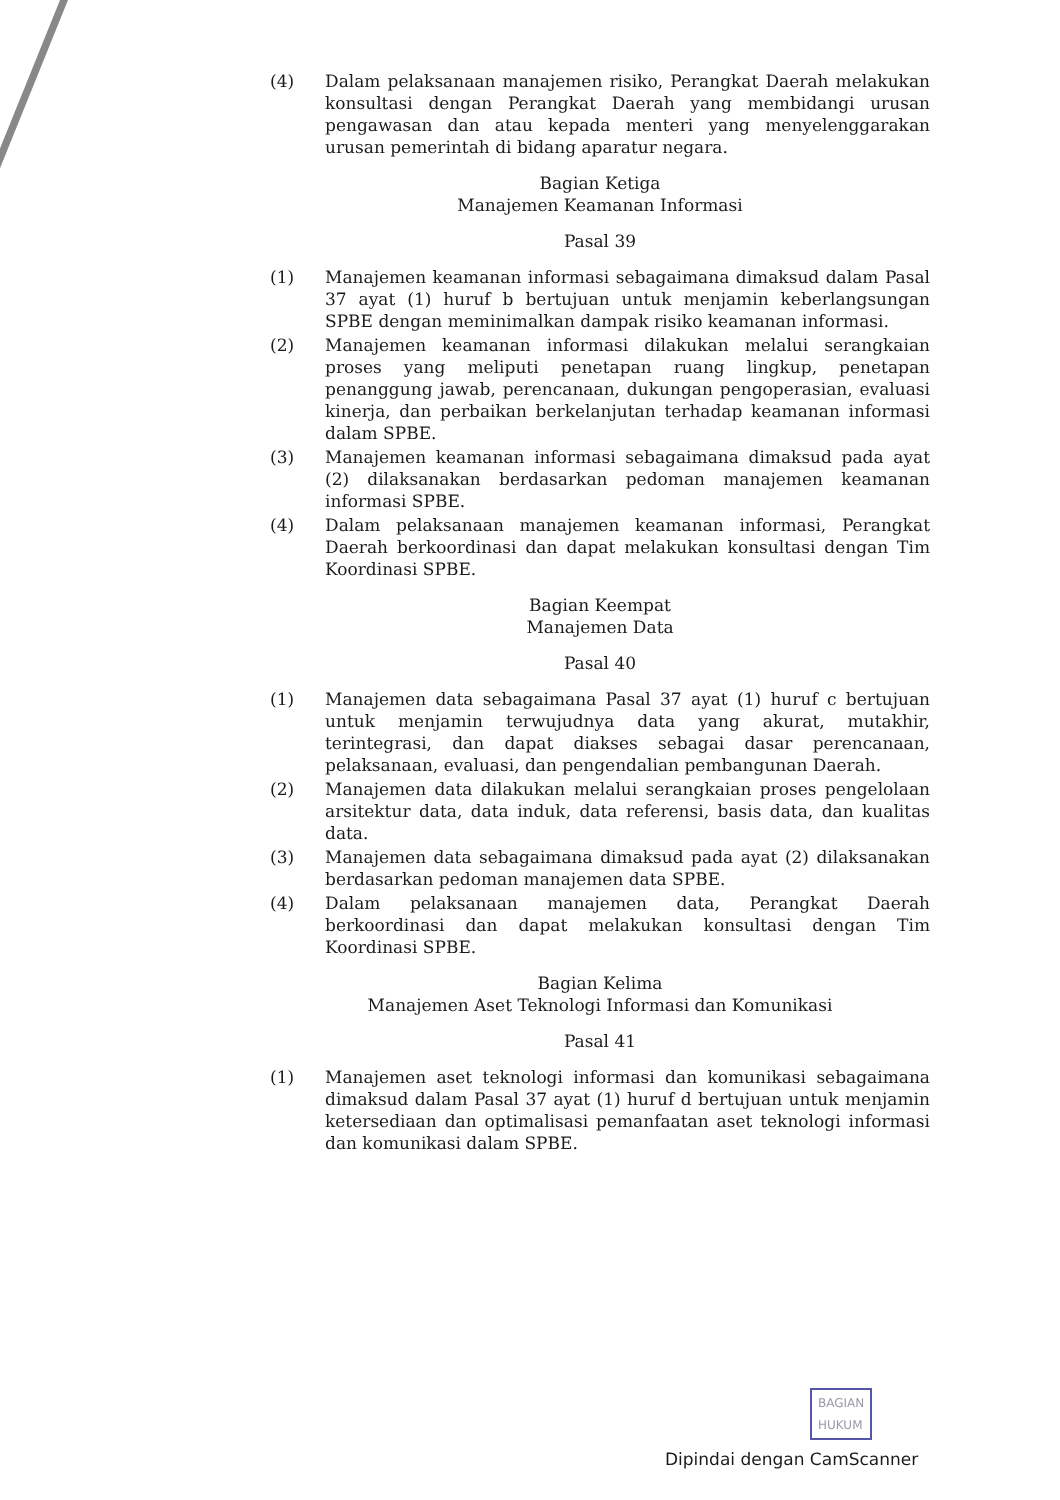(4) Dalam pelaksanaan manajemen risiko, Perangkat Daerah melakukan konsultasi dengan Perangkat Daerah yang membidangi urusan pengawasan dan atau kepada menteri yang menyelenggarakan urusan pemerintah di bidang aparatur negara.
Bagian Ketiga
Manajemen Keamanan Informasi
Pasal 39
(1) Manajemen keamanan informasi sebagaimana dimaksud dalam Pasal 37 ayat (1) huruf b bertujuan untuk menjamin keberlangsungan SPBE dengan meminimalkan dampak risiko keamanan informasi.
(2) Manajemen keamanan informasi dilakukan melalui serangkaian proses yang meliputi penetapan ruang lingkup, penetapan penanggung jawab, perencanaan, dukungan pengoperasian, evaluasi kinerja, dan perbaikan berkelanjutan terhadap keamanan informasi dalam SPBE.
(3) Manajemen keamanan informasi sebagaimana dimaksud pada ayat (2) dilaksanakan berdasarkan pedoman manajemen keamanan informasi SPBE.
(4) Dalam pelaksanaan manajemen keamanan informasi, Perangkat Daerah berkoordinasi dan dapat melakukan konsultasi dengan Tim Koordinasi SPBE.
Bagian Keempat
Manajemen Data
Pasal 40
(1) Manajemen data sebagaimana Pasal 37 ayat (1) huruf c bertujuan untuk menjamin terwujudnya data yang akurat, mutakhir, terintegrasi, dan dapat diakses sebagai dasar perencanaan, pelaksanaan, evaluasi, dan pengendalian pembangunan Daerah.
(2) Manajemen data dilakukan melalui serangkaian proses pengelolaan arsitektur data, data induk, data referensi, basis data, dan kualitas data.
(3) Manajemen data sebagaimana dimaksud pada ayat (2) dilaksanakan berdasarkan pedoman manajemen data SPBE.
(4) Dalam pelaksanaan manajemen data, Perangkat Daerah berkoordinasi dan dapat melakukan konsultasi dengan Tim Koordinasi SPBE.
Bagian Kelima
Manajemen Aset Teknologi Informasi dan Komunikasi
Pasal 41
(1) Manajemen aset teknologi informasi dan komunikasi sebagaimana dimaksud dalam Pasal 37 ayat (1) huruf d bertujuan untuk menjamin ketersediaan dan optimalisasi pemanfaatan aset teknologi informasi dan komunikasi dalam SPBE.
BAGIAN
HUKUM
Dipindai dengan CamScanner